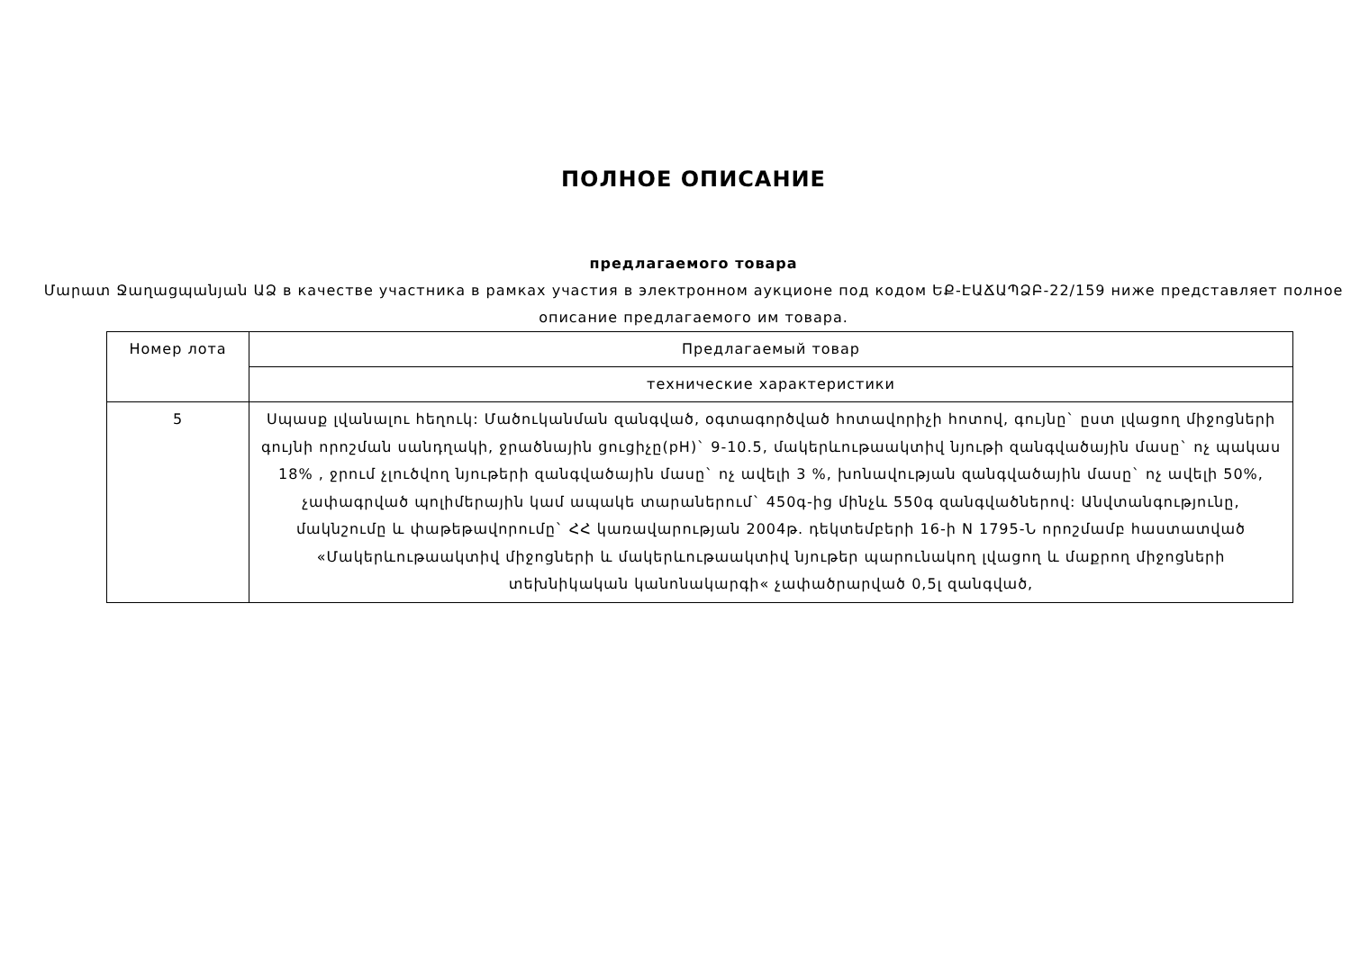ПОЛНОЕ ОПИСАНИЕ
предлагаемого товара
Մարատ Ջաղացպանյան ԱՁ в качестве участника в рамках участия в электронном аукционе под кодом ԵՔ-ԷԱՃԱՊՁԲ-22/159 ниже представляет полное описание предлагаемого им товара.
| Номер лота | Предлагаемый товар |
| --- | --- |
| | технические характеристики |
| 5 | Սպասք լվանալու հեղուկ: Մածուկանման զանգված, օգտագործված հոտավորիչի հոտով, գույնը` ըստ լվացող միջոցների գույնի որոշման սանդղակի, ջրածնային ցուցիչը(pH)` 9-10.5, մակերևութաակտիվ նյութի զանգվածային մասը` ոչ պակաս 18% , ջրում չլուծվող նյութերի զանգվածային մասը` ոչ ավելի 3 %, խոնավության զանգվածային մասը` ոչ ավելի 50%, չափագրված պոլիմերային կամ ապակե տարաներում` 450գ-ից մինչև 550գ զանգվածներով: Անվտանգությունը, մակնշումը և փաթեթավորումը` ՀՀ կառավարության 2004թ. դեկտեմբերի 16-ի N 1795-Ն որոշմամբ հաստատված «Մակերևութաակտիվ միջոցների և մակերևութաակտիվ նյութեր պարունակող լվացող և մաքրող միջոցների տեխնիկական կանոնակարգի« չափածրարված 0,5լ զանգված, |